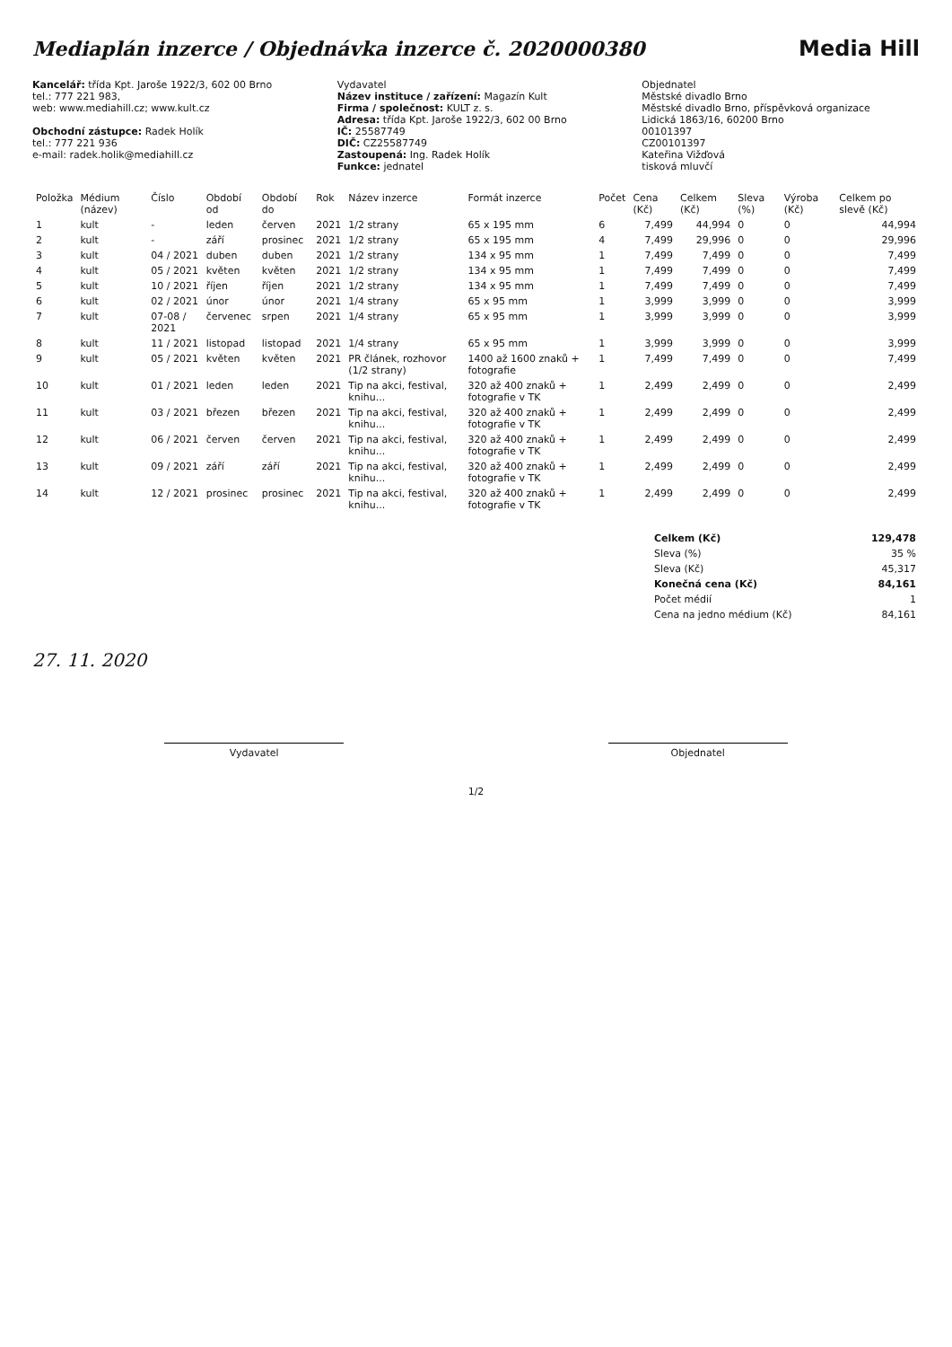Mediaplán inzerce / Objednávka inzerce č. 2020000380
Media Hill
Kancelář: třída Kpt. Jaroše 1922/3, 602 00 Brno
tel.: 777 221 983,
web: www.mediahill.cz; www.kult.cz
Obchodní zástupce: Radek Holík
tel.: 777 221 936
e-mail: radek.holik@mediahill.cz
Vydavatel
Název instituce / zařízení: Magazín Kult
Firma / společnost: KULT z. s.
Adresa: třída Kpt. Jaroše 1922/3, 602 00 Brno
IČ: 25587749
DIČ: CZ25587749
Zastoupená: Ing. Radek Holík
Funkce: jednatel
Objednatel
Městské divadlo Brno
Městské divadlo Brno, příspěvková organizace
Lidická 1863/16, 60200 Brno
00101397
CZ00101397
Kateřina Vižďová
tisková mluvčí
| Položka | Médium (název) | Číslo | Období od | Období do | Rok | Název inzerce | Formát inzerce | Počet | Cena (Kč) | Celkem (Kč) | Sleva (%) | Výroba (Kč) | Celkem po slevě (Kč) |
| --- | --- | --- | --- | --- | --- | --- | --- | --- | --- | --- | --- | --- | --- |
| 1 | kult | - | leden | červen | 2021 | 1/2 strany | 65 x 195 mm | 6 | 7,499 | 44,994 | 0 | 0 | 44,994 |
| 2 | kult | - | září | prosinec | 2021 | 1/2 strany | 65 x 195 mm | 4 | 7,499 | 29,996 | 0 | 0 | 29,996 |
| 3 | kult | 04 / 2021 | duben | duben | 2021 | 1/2 strany | 134 x 95 mm | 1 | 7,499 | 7,499 | 0 | 0 | 7,499 |
| 4 | kult | 05 / 2021 | květen | květen | 2021 | 1/2 strany | 134 x 95 mm | 1 | 7,499 | 7,499 | 0 | 0 | 7,499 |
| 5 | kult | 10 / 2021 | říjen | říjen | 2021 | 1/2 strany | 134 x 95 mm | 1 | 7,499 | 7,499 | 0 | 0 | 7,499 |
| 6 | kult | 02 / 2021 | únor | únor | 2021 | 1/4 strany | 65 x 95 mm | 1 | 3,999 | 3,999 | 0 | 0 | 3,999 |
| 7 | kult | 07-08 / 2021 | červenec | srpen | 2021 | 1/4 strany | 65 x 95 mm | 1 | 3,999 | 3,999 | 0 | 0 | 3,999 |
| 8 | kult | 11 / 2021 | listopad | listopad | 2021 | 1/4 strany | 65 x 95 mm | 1 | 3,999 | 3,999 | 0 | 0 | 3,999 |
| 9 | kult | 05 / 2021 | květen | květen | 2021 | PR článek, rozhovor (1/2 strany) | 1400 až 1600 znaků + fotografie | 1 | 7,499 | 7,499 | 0 | 0 | 7,499 |
| 10 | kult | 01 / 2021 | leden | leden | 2021 | Tip na akci, festival, knihu... | 320 až 400 znaků + fotografie v TK | 1 | 2,499 | 2,499 | 0 | 0 | 2,499 |
| 11 | kult | 03 / 2021 | březen | březen | 2021 | Tip na akci, festival, knihu... | 320 až 400 znaků + fotografie v TK | 1 | 2,499 | 2,499 | 0 | 0 | 2,499 |
| 12 | kult | 06 / 2021 | červen | červen | 2021 | Tip na akci, festival, knihu... | 320 až 400 znaků + fotografie v TK | 1 | 2,499 | 2,499 | 0 | 0 | 2,499 |
| 13 | kult | 09 / 2021 | září | září | 2021 | Tip na akci, festival, knihu... | 320 až 400 znaků + fotografie v TK | 1 | 2,499 | 2,499 | 0 | 0 | 2,499 |
| 14 | kult | 12 / 2021 | prosinec | prosinec | 2021 | Tip na akci, festival, knihu... | 320 až 400 znaků + fotografie v TK | 1 | 2,499 | 2,499 | 0 | 0 | 2,499 |
| Celkem (Kč) | 129,478 |
| Sleva (%) | 35 % |
| Sleva (Kč) | 45,317 |
| Konečná cena (Kč) | 84,161 |
| Počet médií | 1 |
| Cena na jedno médium (Kč) | 84,161 |
27. 11. 2020
Vydavatel Objednatel
1/2